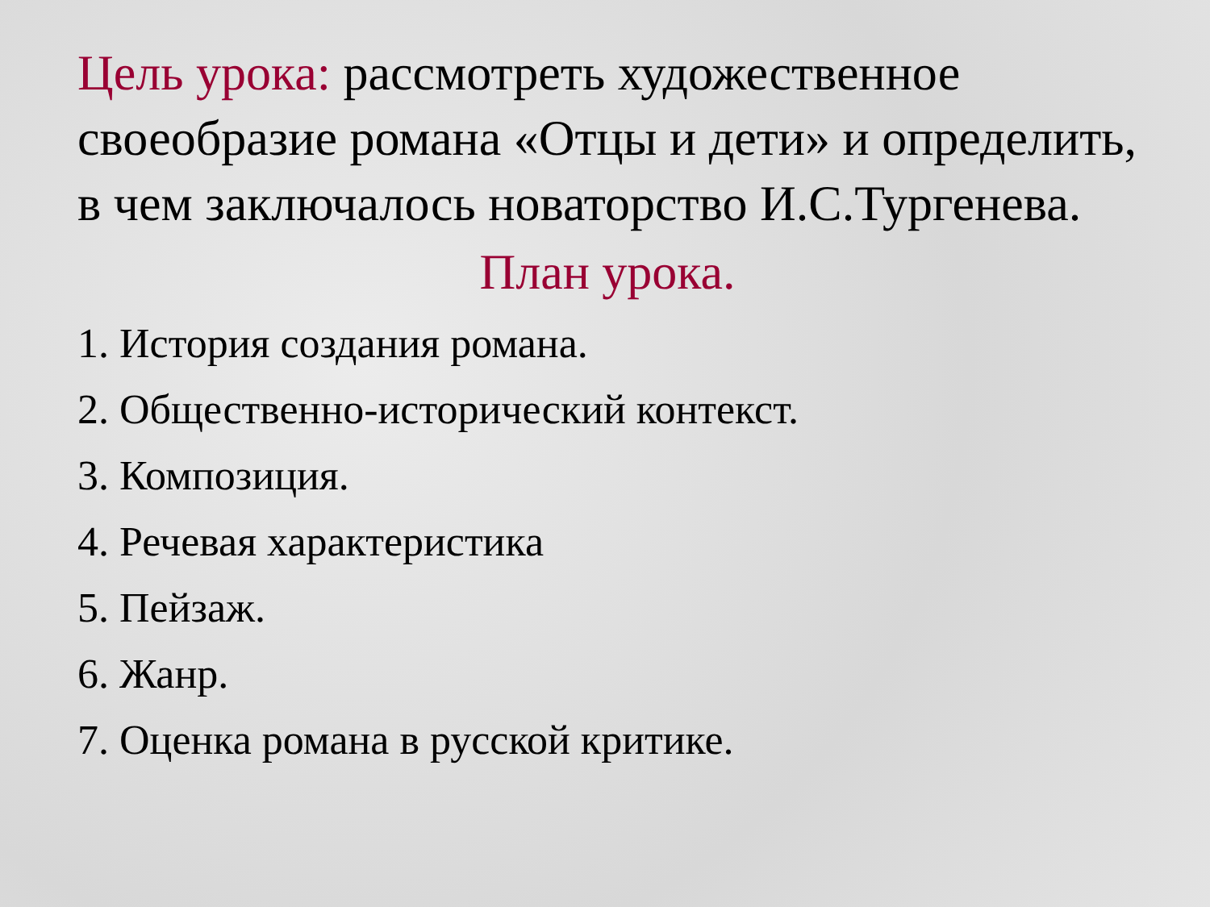Цель урока: рассмотреть художественное своеобразие романа «Отцы и дети» и определить, в чем заключалось новаторство И.С.Тургенева.
План урока.
1. История создания романа.
2. Общественно-исторический контекст.
3. Композиция.
4. Речевая характеристика
5. Пейзаж.
6. Жанр.
7. Оценка романа в русской критике.